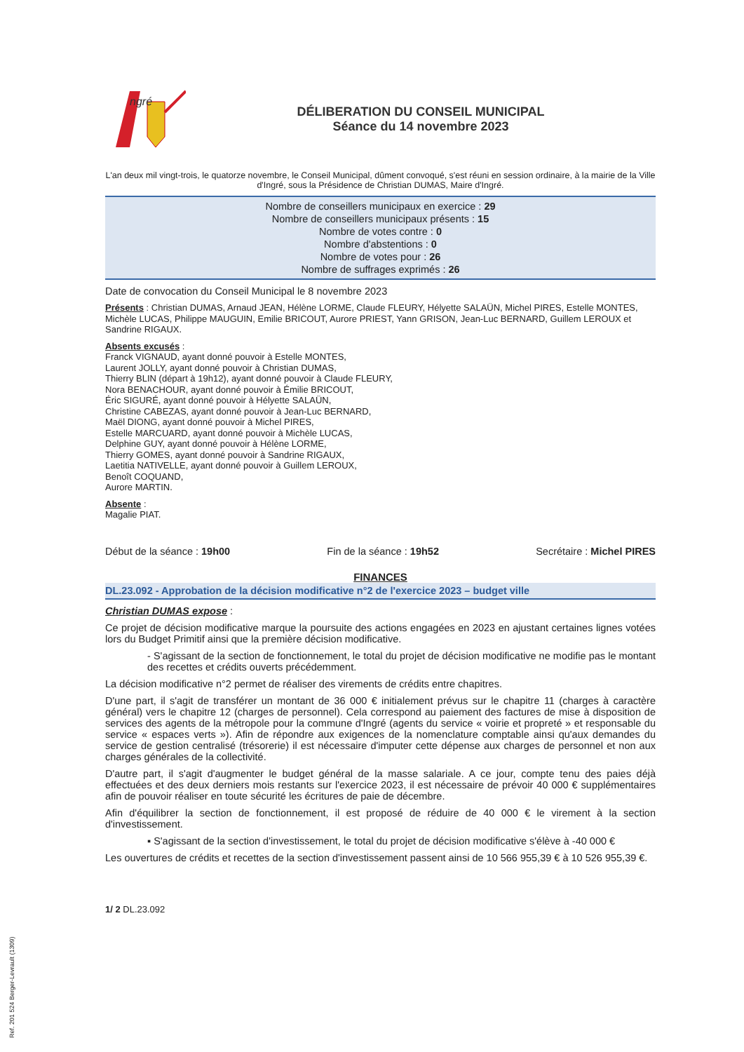ngré
DÉLIBERATION DU CONSEIL MUNICIPAL
Séance du 14 novembre 2023
L'an deux mil vingt-trois, le quatorze novembre, le Conseil Municipal, dûment convoqué, s'est réuni en session ordinaire, à la mairie de la Ville d'Ingré, sous la Présidence de Christian DUMAS, Maire d'Ingré.
Nombre de conseillers municipaux en exercice : 29
Nombre de conseillers municipaux présents : 15
Nombre de votes contre : 0
Nombre d'abstentions : 0
Nombre de votes pour : 26
Nombre de suffrages exprimés : 26
Date de convocation du Conseil Municipal le 8 novembre 2023
Présents : Christian DUMAS, Arnaud JEAN, Hélène LORME, Claude FLEURY, Hélyette SALAÜN, Michel PIRES, Estelle MONTES, Michèle LUCAS, Philippe MAUGUIN, Emilie BRICOUT, Aurore PRIEST, Yann GRISON, Jean-Luc BERNARD, Guillem LEROUX et Sandrine RIGAUX.
Absents excusés :
Franck VIGNAUD, ayant donné pouvoir à Estelle MONTES,
Laurent JOLLY, ayant donné pouvoir à Christian DUMAS,
Thierry BLIN (départ à 19h12), ayant donné pouvoir à Claude FLEURY,
Nora BENACHOUR, ayant donné pouvoir à Émilie BRICOUT,
Éric SIGURÉ, ayant donné pouvoir à Hélyette SALAÜN,
Christine CABEZAS, ayant donné pouvoir à Jean-Luc BERNARD,
Maël DIONG, ayant donné pouvoir à Michel PIRES,
Estelle MARCUARD, ayant donné pouvoir à Michèle LUCAS,
Delphine GUY, ayant donné pouvoir à Hélène LORME,
Thierry GOMES, ayant donné pouvoir à Sandrine RIGAUX,
Laetitia NATIVELLE, ayant donné pouvoir à Guillem LEROUX,
Benoît COQUAND,
Aurore MARTIN.
Absente :
Magalie PIAT.
Début de la séance : 19h00 Fin de la séance : 19h52 Secrétaire : Michel PIRES
FINANCES
DL.23.092 - Approbation de la décision modificative n°2 de l'exercice 2023 – budget ville
Christian DUMAS expose :
Ce projet de décision modificative marque la poursuite des actions engagées en 2023 en ajustant certaines lignes votées lors du Budget Primitif ainsi que la première décision modificative.
- S'agissant de la section de fonctionnement, le total du projet de décision modificative ne modifie pas le montant des recettes et crédits ouverts précédemment.
La décision modificative n°2 permet de réaliser des virements de crédits entre chapitres.
D'une part, il s'agit de transférer un montant de 36 000 € initialement prévus sur le chapitre 11 (charges à caractère général) vers le chapitre 12 (charges de personnel). Cela correspond au paiement des factures de mise à disposition de services des agents de la métropole pour la commune d'Ingré (agents du service « voirie et propreté » et responsable du service « espaces verts »). Afin de répondre aux exigences de la nomenclature comptable ainsi qu'aux demandes du service de gestion centralisé (trésorerie) il est nécessaire d'imputer cette dépense aux charges de personnel et non aux charges générales de la collectivité.
D'autre part, il s'agit d'augmenter le budget général de la masse salariale. A ce jour, compte tenu des paies déjà effectuées et des deux derniers mois restants sur l'exercice 2023, il est nécessaire de prévoir 40 000 € supplémentaires afin de pouvoir réaliser en toute sécurité les écritures de paie de décembre.
Afin d'équilibrer la section de fonctionnement, il est proposé de réduire de 40 000 € le virement à la section d'investissement.
▪ S'agissant de la section d'investissement, le total du projet de décision modificative s'élève à -40 000 €
Les ouvertures de crédits et recettes de la section d'investissement passent ainsi de 10 566 955,39 € à 10 526 955,39 €.
1/ 2 DL.23.092
Ref. 201 524 Berger-Levrault (1309)